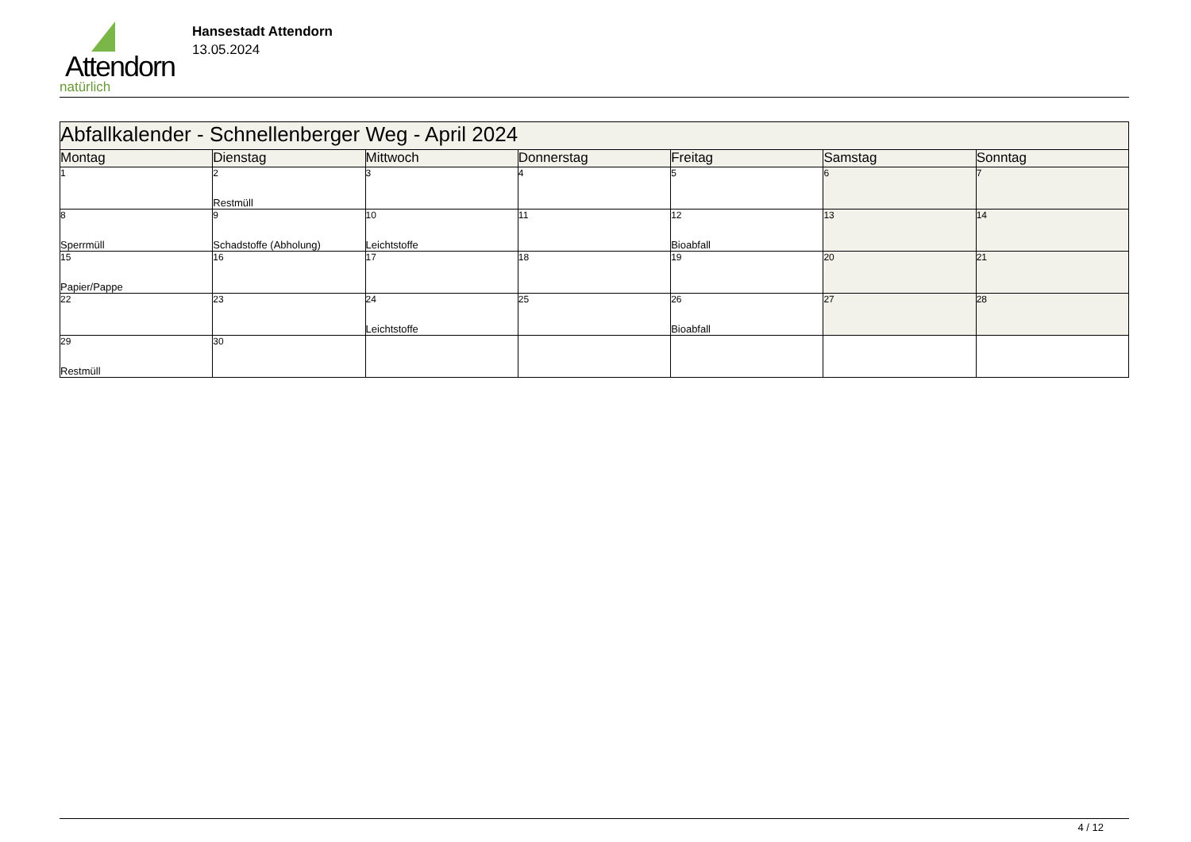Attendorn
natürlich
Hansestadt Attendorn
13.05.2024
| Abfallkalender - Schnellenberger Weg - April 2024 | | | | | | |
| --- | --- | --- | --- | --- | --- | --- |
| Montag | Dienstag | Mittwoch | Donnerstag | Freitag | Samstag | Sonntag |
| 1 | 2 Restmüll | 3 | 4 | 5 | 6 | 7 |
| 8 Sperrmüll | 9 Schadstoffe (Abholung) | 10 Leichtstoffe | 11 | 12 Bioabfall | 13 | 14 |
| 15 Papier/Pappe | 16 | 17 | 18 | 19 | 20 | 21 |
| 22 | 23 | 24 Leichtstoffe | 25 | 26 Bioabfall | 27 | 28 |
| 29 Restmüll | 30 | | | | | |
4 / 12